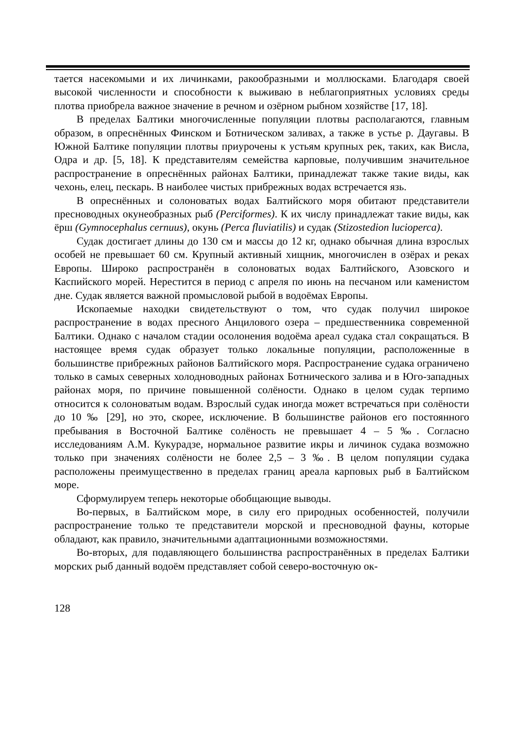тается насекомыми и их личинками, ракообразными и моллюсками. Благодаря своей высокой численности и способности к выживаю в неблагоприятных условиях среды плотва приобрела важное значение в речном и озёрном рыбном хозяйстве [17, 18].
В пределах Балтики многочисленные популяции плотвы располагаются, главным образом, в опреснённых Финском и Ботническом заливах, а также в устье р. Даугавы. В Южной Балтике популяции плотвы приурочены к устьям крупных рек, таких, как Висла, Одра и др. [5, 18]. К представителям семейства карповые, получившим значительное распространение в опреснённых районах Балтики, принадлежат также такие виды, как чехонь, елец, пескарь. В наиболее чистых прибрежных водах встречается язь.
В опреснённых и солоноватых водах Балтийского моря обитают представители пресноводных окунеобразных рыб (Perciformes). К их числу принадлежат такие виды, как ёрш (Gymnocephalus cernuus), окунь (Perca fluviatilis) и судак (Stizostedion lucioperca).
Судак достигает длины до 130 см и массы до 12 кг, однако обычная длина взрослых особей не превышает 60 см. Крупный активный хищник, многочислен в озёрах и реках Европы. Широко распространён в солоноватых водах Балтийского, Азовского и Каспийского морей. Нерестится в период с апреля по июнь на песчаном или каменистом дне. Судак является важной промысловой рыбой в водоёмах Европы.
Ископаемые находки свидетельствуют о том, что судак получил широкое распространение в водах пресного Анцилового озера – предшественника современной Балтики. Однако с началом стадии осолонения водоёма ареал судака стал сокращаться. В настоящее время судак образует только локальные популяции, расположенные в большинстве прибрежных районов Балтийского моря. Распространение судака ограничено только в самых северных холодноводных районах Ботнического залива и в Юго-западных районах моря, по причине повышенной солёности. Однако в целом судак терпимо относится к солоноватым водам. Взрослый судак иногда может встречаться при солёности до 10 ‰ [29], но это, скорее, исключение. В большинстве районов его постоянного пребывания в Восточной Балтике солёность не превышает 4 – 5 ‰. Согласно исследованиям А.М. Кукурадзе, нормальное развитие икры и личинок судака возможно только при значениях солёности не более 2,5 – 3 ‰. В целом популяции судака расположены преимущественно в пределах границ ареала карповых рыб в Балтийском море.
Сформулируем теперь некоторые обобщающие выводы.
Во-первых, в Балтийском море, в силу его природных особенностей, получили распространение только те представители морской и пресноводной фауны, которые обладают, как правило, значительными адаптационными возможностями.
Во-вторых, для подавляющего большинства распространённых в пределах Балтики морских рыб данный водоём представляет собой северо-восточную ок-
128